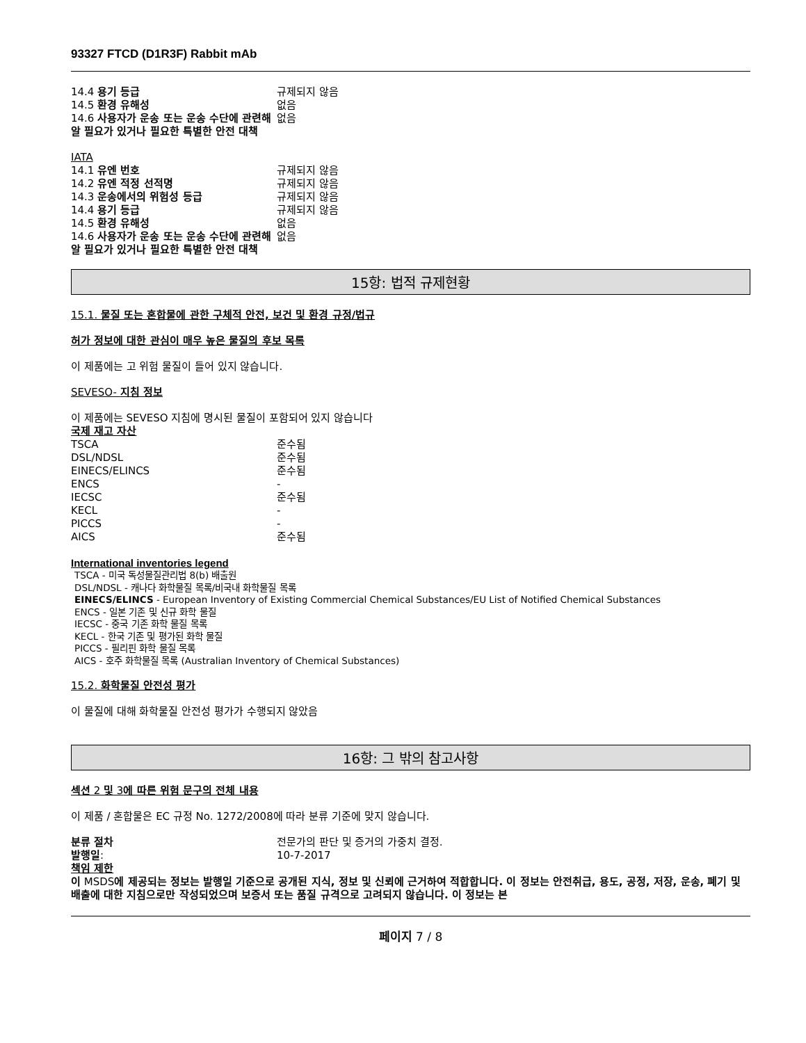93327 FTCD (D1R3F) Rabbit mAb
| 14.4 용기 등급 | 규제되지 않음 |
| 14.5 환경 유해성 | 없음 |
| 14.6 사용자가 운송 또는 운송 수단에 관련해 알 필요가 있거나 필요한 특별한 안전 대책 | 없음 |
IATA
| 14.1 유엔 번호 | 규제되지 않음 |
| 14.2 유엔 적정 선적명 | 규제되지 않음 |
| 14.3 운송에서의 위험성 등급 | 규제되지 않음 |
| 14.4 용기 등급 | 규제되지 않음 |
| 14.5 환경 유해성 | 없음 |
| 14.6 사용자가 운송 또는 운송 수단에 관련해 알 필요가 있거나 필요한 특별한 안전 대책 | 없음 |
15항: 법적 규제현황
15.1. 물질 또는 혼합물에 관한 구체적 안전, 보건 및 환경 규정/법규
허가 정보에 대한 관심이 매우 높은 물질의 후보 목록
이 제품에는 고 위험 물질이 들어 있지 않습니다.
SEVESO- 지침 정보
이 제품에는 SEVESO 지침에 명시된 물질이 포함되어 있지 않습니다
국제 재고 자산
| TSCA | 준수됨 |
| DSL/NDSL | 준수됨 |
| EINECS/ELINCS | 준수됨 |
| ENCS | - |
| IECSC | 준수됨 |
| KECL | - |
| PICCS | - |
| AICS | 준수됨 |
International inventories legend
TSCA - 미국 독성물질관리법 8(b) 배출원
DSL/NDSL - 캐나다 화학물질 목록/비국내 화학물질 목록
EINECS/ELINCS - European Inventory of Existing Commercial Chemical Substances/EU List of Notified Chemical Substances
ENCS - 일본 기존 및 신규 화학 물질
IECSC - 중국 기존 화학 물질 목록
KECL - 한국 기존 및 평가된 화학 물질
PICCS - 필리핀 화학 물질 목록
AICS - 호주 화학물질 목록 (Australian Inventory of Chemical Substances)
15.2. 화학물질 안전성 평가
이 물질에 대해 화학물질 안전성 평가가 수행되지 않았음
16항: 그 밖의 참고사항
섹션 2 및 3에 따른 위험 문구의 전체 내용
이 제품 / 혼합물은 EC 규정 No. 1272/2008에 따라 분류 기준에 맞지 않습니다.
| 분류 절차 | 전문가의 판단 및 증거의 가중치 결정. |
| 발행일 : | 10-7-2017 |
책임 제한
이 MSDS에 제공되는 정보는 발행일 기준으로 공개된 지식, 정보 및 신뢰에 근거하여 적합합니다. 이 정보는 안전취급, 용도, 공정, 저장, 운송, 폐기 및 배출에 대한 지침으로만 작성되었으며 보증서 또는 품질 규격으로 고려되지 않습니다. 이 정보는 본
페이지 7 / 8